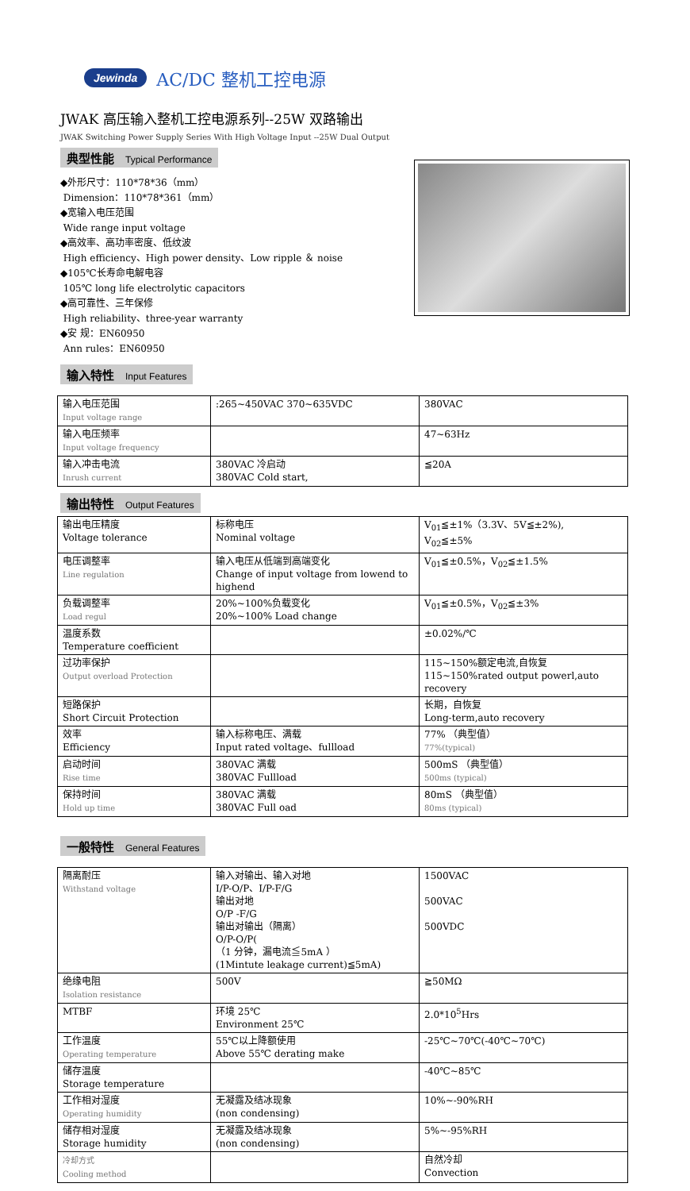Jewinda AC/DC 整机工控电源
JWAK 高压输入整机工控电源系列--25W 双路输出
JWAK Switching Power Supply Series With High Voltage Input --25W Dual Output
典型性能 Typical Performance
◆外形尺寸：110*78*36（mm）
Dimension：110*78*361（mm）
◆宽输入电压范围
Wide range input voltage
◆高效率、高功率密度、低纹波
High efficiency、High power density、Low ripple ＆ noise
◆105℃长寿命电解电容
105℃ long life electrolytic capacitors
◆高可靠性、三年保修
High reliability、three-year warranty
◆安 规：EN60950
Ann rules：EN60950
输入特性 Input Features
| 输入电压范围 Input voltage range | :265~450VAC 370~635VDC | 380VAC |
| 输入电压频率 Input voltage frequency | | 47~63Hz |
| 输入冲击电流 Inrush current | 380VAC 冷启动 380VAC Cold start, | ≦20A |
输出特性 Output Features
| 输出电压精度 Voltage tolerance | 标称电压 Nominal voltage | V<sub>01</sub>≦±1%（3.3V、5V≦±2%), V<sub>02</sub>≦±5% |
| 电压调整率 Line regulation | 输入电压从低端到高端变化 Change of input voltage from lowend to highend | V<sub>01</sub>≦±0.5%，V<sub>02</sub>≦±1.5% |
| 负载调整率 Load regul | 20%~100%负载变化 20%~100% Load change | V<sub>01</sub>≦±0.5%，V<sub>02</sub>≦±3% |
| 温度系数 Temperature coefficient | | ±0.02%/℃ |
| 过功率保护 Output overload Protection | | 115~150%额定电流,自恢复 115~150%rated output powerl,auto recovery |
| 短路保护 Short Circuit Protection | | 长期，自恢复 Long-term,auto recovery |
| 效率 Efficiency | 输入标称电压、满载 Input rated voltage、fullload | 77% （典型值） 77%(typical) |
| 启动时间 Rise time | 380VAC 满载 380VAC Fullload | 500mS （典型值） 500ms (typical) |
| 保持时间 Hold up time | 380VAC 满载 380VAC Full oad | 80mS （典型值） 80ms (typical) |
一般特性 General Features
| 隔离耐压 Withstand voltage | 输入对输出、输入对地 I/P-O/P、I/P-F/G 输出对地 O/P -F/G 输出对输出（隔离） O/P-O/P( （1 分钟，漏电流≦5mA ） (1Mintute leakage current)≦5mA) | 1500VAC 500VAC 500VDC |
| 绝缘电阻 Isolation resistance | 500V | ≧50MΩ |
| MTBF | 环境 25℃ Environment 25℃ | 2.0*10<sup>5</sup>Hrs |
| 工作温度 Operating temperature | 55℃以上降额使用 Above 55℃ derating make | -25℃~70℃(-40℃~70℃) |
| 储存温度 Storage temperature | | -40℃~85℃ |
| 工作相对湿度 Operating humidity | 无凝露及结冰现象 (non condensing) | 10%~-90%RH |
| 储存相对湿度 Storage humidity | 无凝露及结冰现象 (non condensing) | 5%~-95%RH |
| 冷却方式 Cooling method | | 自然冷却 Convection |